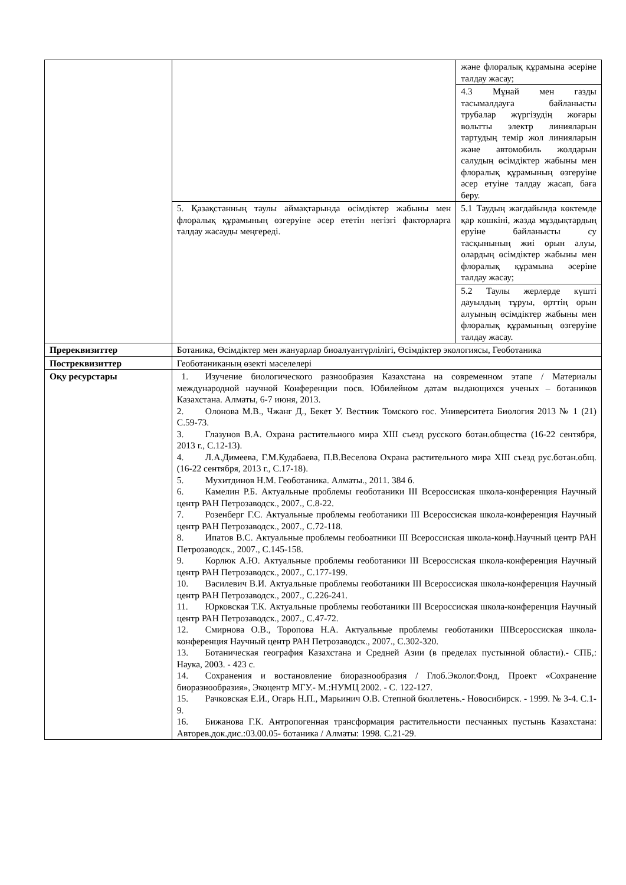| | | және флоралық құрамына әсеріне талдау жасау; |
| | | 4.3 Мұнай мен газды тасымалдауға байланысты трубалар жүргізудің жоғары вольтты электр линияларын тартудың темір жол линияларын және автомобиль жолдарын салудың өсімдіктер жабыны мен флоралық құрамының өзгеруіне әсер етуіне талдау жасап, баға беру. |
| | 5. Қазақстанның таулы аймақтарында өсімдіктер жабыны мен флоралық құрамының өзгеруіне әсер ететін негізгі факторларға талдау жасауды меңгереді. | 5.1 Таудың жағдайында көктемде қар көшкіні, жазда мұздықтардың еруіне байланысты су тасқынының жиі орын алуы, олардың өсімдіктер жабыны мен флоралық құрамына әсеріне талдау жасау; |
| | | 5.2 Таулы жерлерде күшті дауылдың тұруы, өрттің орын алуының өсімдіктер жабыны мен флоралық құрамының өзгеруіне талдау жасау. |
| Пререквизиттер | Ботаника, Өсімдіктер мен жануарлар биоалуантүрлілігі, Өсімдіктер экологиясы, Геоботаника | |
| Постреквизиттер | Геоботаниканың өзекті мәселелері | |
| Оқу ресурстары | 1. Изучение биологического разнообразия Казахстана на современном этапе / Материалы международной научной Конференции посв. Юбилейном датам выдающихся ученых – ботаников Казахстана. Алматы, 6-7 июня, 2013. 2. Олонова М.В., Чжанг Д., Бекет У. Вестник Томского гос. Университета Биология 2013 № 1 (21) С.59-73. 3. Глазунов В.А. Охрана растительного мира XIII съезд русского ботан.общества (16-22 сентября, 2013 г., С.12-13). 4. Л.А.Димеева, Г.М.Кудабаева, П.В.Веселова Охрана растительного мира XIII съезд рус.ботан.общ. (16-22 сентября, 2013 г., С.17-18). 5. Мухитдинов Н.М. Геоботаника. Алматы., 2011. 384 б. 6. Камелин Р.Б. Актуальные проблемы геоботаники III Всероссиская школа-конференция Научный центр РАН Петрозаводск., 2007., С.8-22. 7. Розенберг Г.С. Актуальные проблемы геоботаники III Всероссиская школа-конференция Научный центр РАН Петрозаводск., 2007., С.72-118. 8. Ипатов В.С. Актуальные проблемы геобоатники III Всероссиская школа-конф.Научный центр РАН Петрозаводск., 2007., С.145-158. 9. Корлюк А.Ю. Актуальные проблемы геоботаники III Всероссиская школа-конференция Научный центр РАН Петрозаводск., 2007., С.177-199. 10. Василевич В.И. Актуальные проблемы геоботаники III Всероссиская школа-конференция Научный центр РАН Петрозаводск., 2007., С.226-241. 11. Юрковская Т.К. Актуальные проблемы геоботаники III Всероссиская школа-конференция Научный центр РАН Петрозаводск., 2007., С.47-72. 12. Смирнова О.В., Торопова Н.А. Актуальные проблемы геоботаники IIIВсероссиская школа- конференция Научный центр РАН Петрозаводск., 2007., С.302-320. 13. Ботаническая география Казахстана и Средней Азии (в пределах пустынной области).- СПБ,: Наука, 2003. - 423 с. 14. Сохранения и востановление биоразнообразия / Глоб.Эколог.Фонд, Проект «Сохранение биоразнообразия», Экоцентр МГУ.- М.:НУМЦ 2002. - С. 122-127. 15. Рачковская Е.И., Огарь Н.П., Марьинич О.В. Степной бюллетень.- Новосибирск. - 1999. № 3-4. С.1-9. 16. Бижанова Г.К. Антропогенная трансформация растительности песчанных пустынь Казахстана: Авторев.док.дис.:03.00.05- ботаника / Алматы: 1998. С.21-29. | |